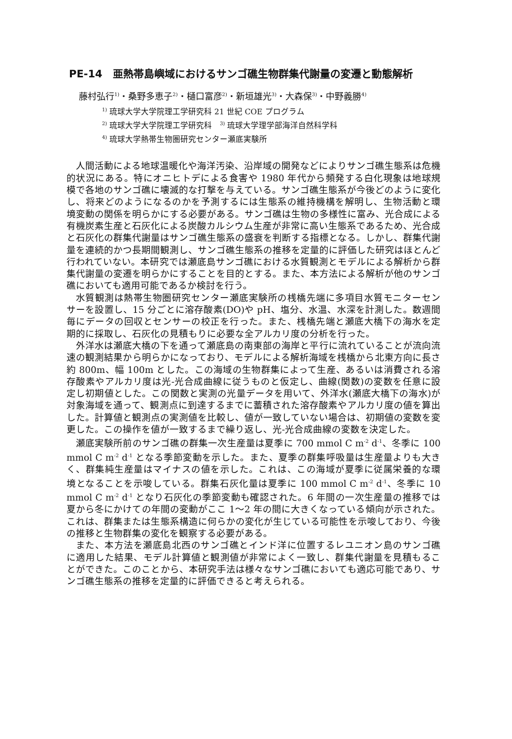PE-14　亜熱帯島嶼域におけるサンゴ礁生物群集代謝量の変遷と動態解析
藤村弘行<sup>1)</sup>・桑野多恵子<sup>2)</sup>・樋口富彦<sup>2)</sup>・新垣雄光<sup>3)</sup>・大森保<sup>3)</sup>・中野義勝<sup>4)</sup>
<sup>1)</sup> 琉球大学大学院理工学研究科 21 世紀 COE プログラム
<sup>2)</sup> 琉球大学大学院理工学研究科　<sup>3)</sup> 琉球大学理学部海洋自然科学科
<sup>4)</sup> 琉球大学熱帯生物圏研究センター瀬底実験所
人間活動による地球温暖化や海洋汚染、沿岸域の開発などによりサンゴ礁生態系は危機的状況にある。特にオニヒトデによる食害や 1980 年代から頻発する白化現象は地球規模で各地のサンゴ礁に壊滅的な打撃を与えている。サンゴ礁生態系が今後どのように変化し、将来どのようになるのかを予測するには生態系の維持機構を解明し、生物活動と環境変動の関係を明らかにする必要がある。サンゴ礁は生物の多様性に富み、光合成による有機炭素生産と石灰化による炭酸カルシウム生産が非常に高い生態系であるため、光合成と石灰化の群集代謝量はサンゴ礁生態系の盛衰を判断する指標となる。しかし、群集代謝量を連続的かつ長期間観測し、サンゴ礁生態系の推移を定量的に評価した研究はほとんど行われていない。本研究では瀬底島サンゴ礁における水質観測とモデルによる解析から群集代謝量の変遷を明らかにすることを目的とする。また、本方法による解析が他のサンゴ礁においても適用可能であるか検討を行う。
水質観測は熱帯生物圏研究センター瀬底実験所の桟橋先端に多項目水質モニターセンサーを設置し、15 分ごとに溶存酸素(DO)や pH、塩分、水温、水深を計測した。数週間毎にデータの回収とセンサーの校正を行った。また、桟橋先端と瀬底大橋下の海水を定期的に採取し、石灰化の見積もりに必要な全アルカリ度の分析を行った。
外洋水は瀬底大橋の下を通って瀬底島の南東部の海岸と平行に流れていることが流向流速の観測結果から明らかになっており、モデルによる解析海域を桟橋から北東方向に長さ約 800m、幅 100m とした。この海域の生物群集によって生産、あるいは消費される溶存酸素やアルカリ度は光-光合成曲線に従うものと仮定し、曲線(関数)の変数を任意に設定し初期値とした。この関数と実測の光量データを用いて、外洋水(瀬底大橋下の海水)が対象海域を通って、観測点に到達するまでに蓄積された溶存酸素やアルカリ度の値を算出した。計算値と観測点の実測値を比較し、値が一致していない場合は、初期値の変数を変更した。この操作を値が一致するまで繰り返し、光-光合成曲線の変数を決定した。
瀬底実験所前のサンゴ礁の群集一次生産量は夏季に 700 mmol C m<sup>-2</sup> d<sup>-1</sup>、冬季に 100 mmol C m<sup>-2</sup> d<sup>-1</sup> となる季節変動を示した。また、夏季の群集呼吸量は生産量よりも大きく、群集純生産量はマイナスの値を示した。これは、この海域が夏季に従属栄養的な環境となることを示唆している。群集石灰化量は夏季に 100 mmol C m<sup>-2</sup> d<sup>-1</sup>、冬季に 10 mmol C m<sup>-2</sup> d<sup>-1</sup> となり石灰化の季節変動も確認された。6 年間の一次生産量の推移では夏から冬にかけての年間の変動がここ 1～2 年の間に大きくなっている傾向が示された。これは、群集または生態系構造に何らかの変化が生じている可能性を示唆しており、今後の推移と生物群集の変化を観察する必要がある。
また、本方法を瀬底島北西のサンゴ礁とインド洋に位置するレユニオン島のサンゴ礁に適用した結果、モデル計算値と観測値が非常によく一致し、群集代謝量を見積もることができた。このことから、本研究手法は様々なサンゴ礁においても適応可能であり、サンゴ礁生態系の推移を定量的に評価できると考えられる。